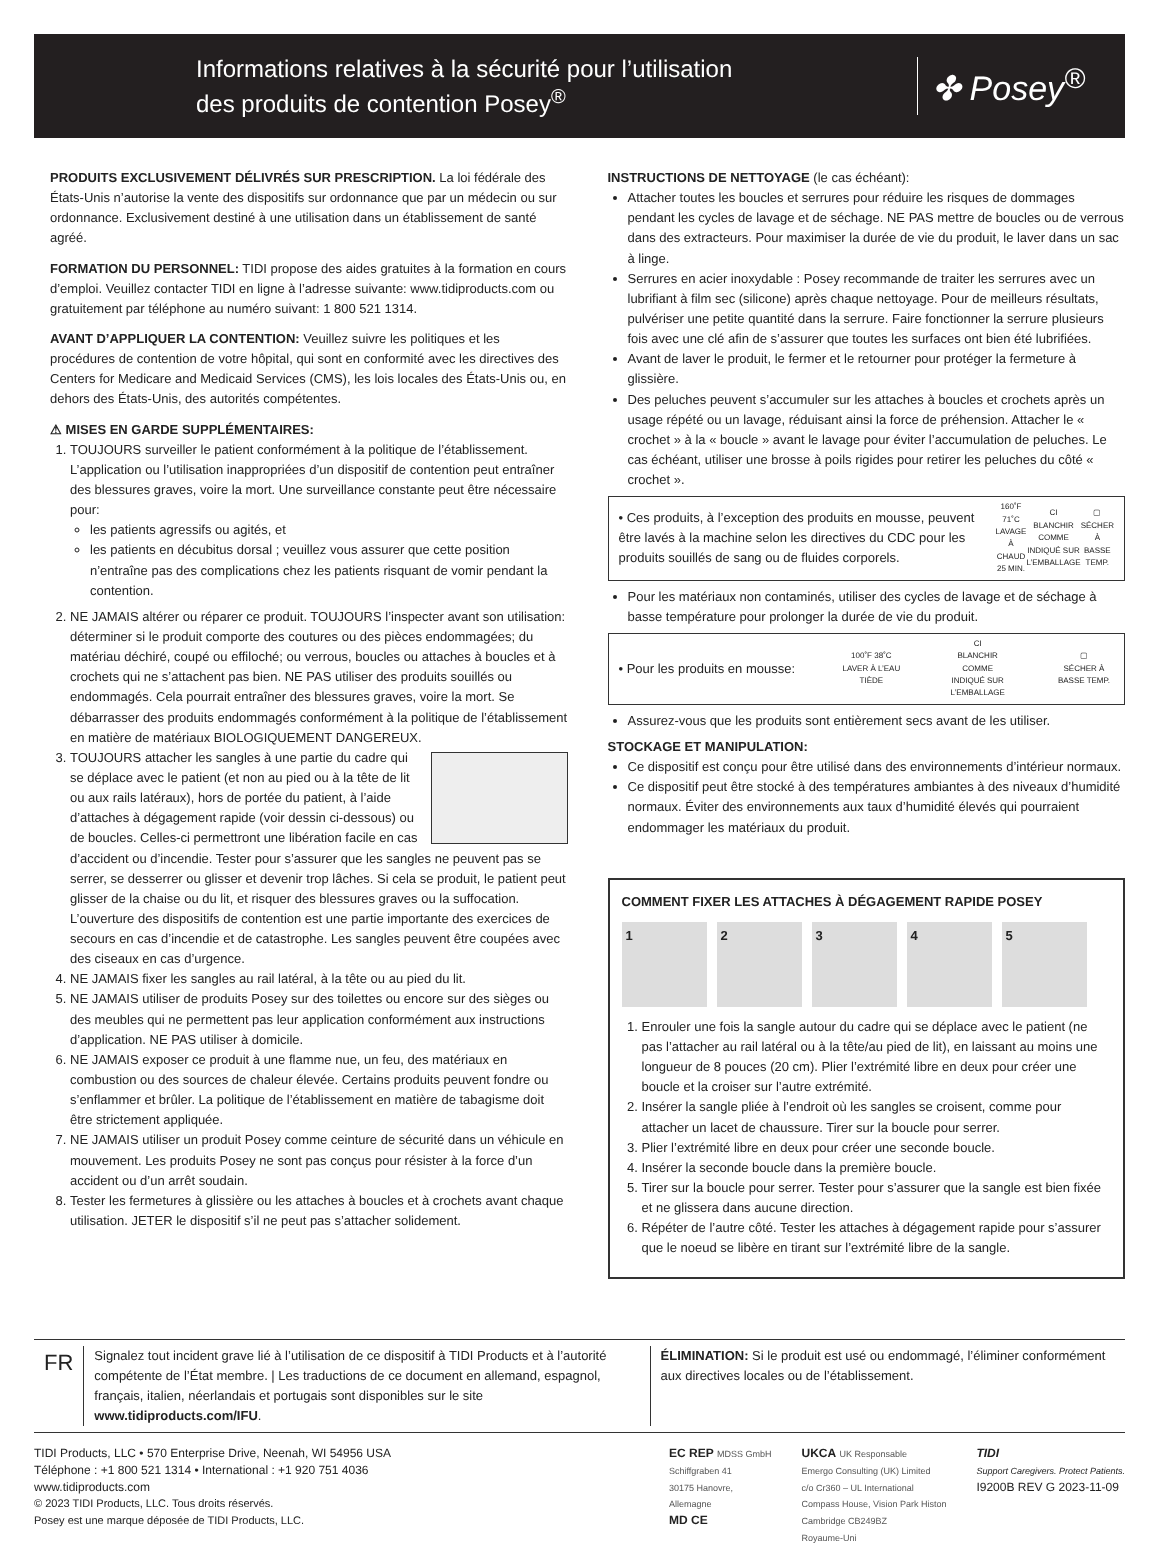Informations relatives à la sécurité pour l’utilisation
des produits de contention Posey<sup>®</sup>
✤ Posey<sup>®</sup>
PRODUITS EXCLUSIVEMENT DÉLIVRÉS SUR PRESCRIPTION. La loi fédérale des États-Unis n’autorise la vente des dispositifs sur ordonnance que par un médecin ou sur ordonnance. Exclusivement destiné à une utilisation dans un établissement de santé agréé.
FORMATION DU PERSONNEL: TIDI propose des aides gratuites à la formation en cours d’emploi. Veuillez contacter TIDI en ligne à l’adresse suivante: www.tidiproducts.com ou gratuitement par téléphone au numéro suivant: 1 800 521 1314.
AVANT D’APPLIQUER LA CONTENTION: Veuillez suivre les politiques et les procédures de contention de votre hôpital, qui sont en conformité avec les directives des Centers for Medicare and Medicaid Services (CMS), les lois locales des États-Unis ou, en dehors des États-Unis, des autorités compétentes.
⚠ MISES EN GARDE SUPPLÉMENTAIRES:
1. TOUJOURS surveiller le patient conformément à la politique de l’établissement. L’application ou l’utilisation inappropriées d’un dispositif de contention peut entraîner des blessures graves, voire la mort. Une surveillance constante peut être nécessaire pour:
les patients agressifs ou agités, et
les patients en décubitus dorsal ; veuillez vous assurer que cette position n’entraîne pas des complications chez les patients risquant de vomir pendant la contention.
2. NE JAMAIS altérer ou réparer ce produit. TOUJOURS l’inspecter avant son utilisation: déterminer si le produit comporte des coutures ou des pièces endommagées; du matériau déchiré, coupé ou effiloché; ou verrous, boucles ou attaches à boucles et à crochets qui ne s’attachent pas bien. NE PAS utiliser des produits souillés ou endommagés. Cela pourrait entraîner des blessures graves, voire la mort. Se débarrasser des produits endommagés conformément à la politique de l’établissement en matière de matériaux BIOLOGIQUEMENT DANGEREUX.
3. TOUJOURS attacher les sangles à une partie du cadre qui se déplace avec le patient (et non au pied ou à la tête de lit ou aux rails latéraux), hors de portée du patient, à l’aide d’attaches à dégagement rapide (voir dessin ci-dessous) ou de boucles. Celles-ci permettront une libération facile en cas d’accident ou d’incendie. Tester pour s’assurer que les sangles ne peuvent pas se serrer, se desserrer ou glisser et devenir trop lâches. Si cela se produit, le patient peut glisser de la chaise ou du lit, et risquer des blessures graves ou la suffocation. L’ouverture des dispositifs de contention est une partie importante des exercices de secours en cas d’incendie et de catastrophe. Les sangles peuvent être coupées avec des ciseaux en cas d’urgence.
4. NE JAMAIS fixer les sangles au rail latéral, à la tête ou au pied du lit.
5. NE JAMAIS utiliser de produits Posey sur des toilettes ou encore sur des sièges ou des meubles qui ne permettent pas leur application conformément aux instructions d’application. NE PAS utiliser à domicile.
6. NE JAMAIS exposer ce produit à une flamme nue, un feu, des matériaux en combustion ou des sources de chaleur élevée. Certains produits peuvent fondre ou s’enflammer et brûler. La politique de l’établissement en matière de tabagisme doit être strictement appliquée.
7. NE JAMAIS utiliser un produit Posey comme ceinture de sécurité dans un véhicule en mouvement. Les produits Posey ne sont pas conçus pour résister à la force d’un accident ou d’un arrêt soudain.
8. Tester les fermetures à glissière ou les attaches à boucles et à crochets avant chaque utilisation. JETER le dispositif s’il ne peut pas s’attacher solidement.
INSTRUCTIONS DE NETTOYAGE (le cas échéant):
Attacher toutes les boucles et serrures pour réduire les risques de dommages pendant les cycles de lavage et de séchage. NE PAS mettre de boucles ou de verrous dans des extracteurs. Pour maximiser la durée de vie du produit, le laver dans un sac à linge.
Serrures en acier inoxydable : Posey recommande de traiter les serrures avec un lubrifiant à film sec (silicone) après chaque nettoyage. Pour de meilleurs résultats, pulvériser une petite quantité dans la serrure. Faire fonctionner la serrure plusieurs fois avec une clé afin de s’assurer que toutes les surfaces ont bien été lubrifiées.
Avant de laver le produit, le fermer et le retourner pour protéger la fermeture à glissière.
Des peluches peuvent s’accumuler sur les attaches à boucles et crochets après un usage répété ou un lavage, réduisant ainsi la force de préhension. Attacher le « crochet » à la « boucle » avant le lavage pour éviter l’accumulation de peluches. Le cas échéant, utiliser une brosse à poils rigides pour retirer les peluches du côté « crochet ».
• Ces produits, à l’exception des produits en mousse, peuvent être lavés à la machine selon les directives du CDC pour les produits souillés de sang ou de fluides corporels. 160˚F 71˚C
LAVAGE À CHAUD 25 MIN. CI
BLANCHIR COMME INDIQUÉ SUR L’EMBALLAGE ▢
SÉCHER À BASSE TEMP.
Pour les matériaux non contaminés, utiliser des cycles de lavage et de séchage à basse température pour prolonger la durée de vie du produit.
• Pour les produits en mousse: 100˚F 38˚C
LAVER À L’EAU TIÈDE CI
BLANCHIR COMME INDIQUÉ SUR L’EMBALLAGE ▢
SÉCHER À BASSE TEMP.
Assurez-vous que les produits sont entièrement secs avant de les utiliser.
STOCKAGE ET MANIPULATION:
Ce dispositif est conçu pour être utilisé dans des environnements d’intérieur normaux.
Ce dispositif peut être stocké à des températures ambiantes à des niveaux d’humidité normaux. Éviter des environnements aux taux d’humidité élevés qui pourraient endommager les matériaux du produit.
COMMENT FIXER LES ATTACHES À DÉGAGEMENT RAPIDE POSEY
1 2 3 4 5
1. Enrouler une fois la sangle autour du cadre qui se déplace avec le patient (ne pas l’attacher au rail latéral ou à la tête/au pied de lit), en laissant au moins une longueur de 8 pouces (20 cm). Plier l’extrémité libre en deux pour créer une boucle et la croiser sur l’autre extrémité.
2. Insérer la sangle pliée à l’endroit où les sangles se croisent, comme pour attacher un lacet de chaussure. Tirer sur la boucle pour serrer.
3. Plier l’extrémité libre en deux pour créer une seconde boucle.
4. Insérer la seconde boucle dans la première boucle.
5. Tirer sur la boucle pour serrer. Tester pour s’assurer que la sangle est bien fixée et ne glissera dans aucune direction.
6. Répéter de l’autre côté. Tester les attaches à dégagement rapide pour s’assurer que le noeud se libère en tirant sur l’extrémité libre de la sangle.
FR
Signalez tout incident grave lié à l’utilisation de ce dispositif à TIDI Products et à l’autorité compétente de l’État membre. | Les traductions de ce document en allemand, espagnol, français, italien, néerlandais et portugais sont disponibles sur le site www.tidiproducts.com/IFU.
ÉLIMINATION: Si le produit est usé ou endommagé, l’éliminer conformément aux directives locales ou de l’établissement.
TIDI Products, LLC • 570 Enterprise Drive, Neenah, WI 54956 USA
Téléphone : +1 800 521 1314 • International : +1 920 751 4036
www.tidiproducts.com
© 2023 TIDI Products, LLC. Tous droits réservés.
Posey est une marque déposée de TIDI Products, LLC.
EC REP MDSS GmbH
Schiffgraben 41
30175 Hanovre,
Allemagne
MD CE
UKCA UK Responsable
Emergo Consulting (UK) Limited
c/o Cr360 – UL International
Compass House, Vision Park Histon
Cambridge CB249BZ
Royaume-Uni
TIDI
Support Caregivers. Protect Patients.
I9200B REV G 2023-11-09